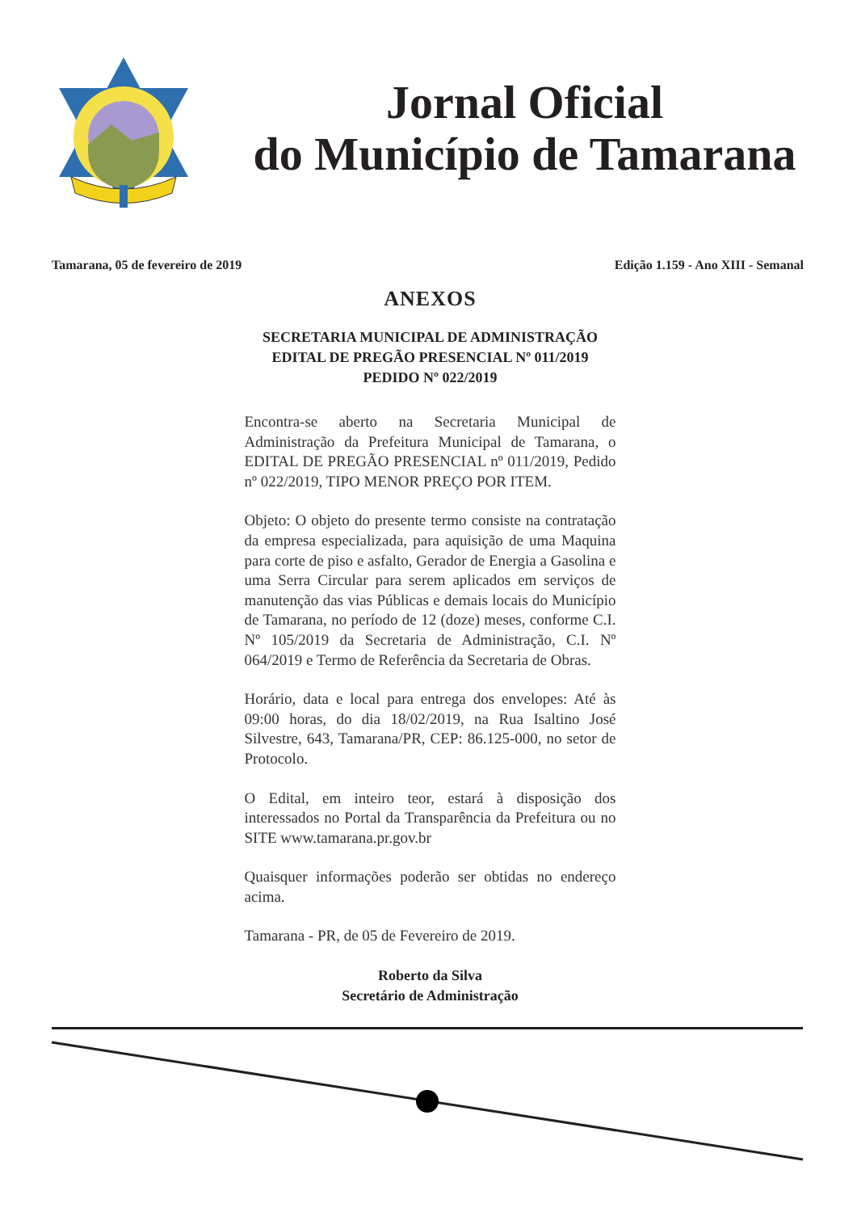Jornal Oficial
do Município de Tamarana
Tamarana, 05 de fevereiro de 2019 Edição 1.159 - Ano XIII - Semanal
ANEXOS
SECRETARIA MUNICIPAL DE ADMINISTRAÇÃO
EDITAL DE PREGÃO PRESENCIAL Nº 011/2019
PEDIDO Nº 022/2019
Encontra-se aberto na Secretaria Municipal de Administração da Prefeitura Municipal de Tamarana, o EDITAL DE PREGÃO PRESENCIAL nº 011/2019, Pedido nº 022/2019, TIPO MENOR PREÇO POR ITEM.
Objeto: O objeto do presente termo consiste na contratação da empresa especializada, para aquisição de uma Maquina para corte de piso e asfalto, Gerador de Energia a Gasolina e uma Serra Circular para serem aplicados em serviços de manutenção das vias Públicas e demais locais do Município de Tamarana, no período de 12 (doze) meses, conforme C.I. Nº 105/2019 da Secretaria de Administração, C.I. Nº 064/2019 e Termo de Referência da Secretaria de Obras.
Horário, data e local para entrega dos envelopes: Até às 09:00 horas, do dia 18/02/2019, na Rua Isaltino José Silvestre, 643, Tamarana/PR, CEP: 86.125-000, no setor de Protocolo.
O Edital, em inteiro teor, estará à disposição dos interessados no Portal da Transparência da Prefeitura ou no SITE www.tamarana.pr.gov.br
Quaisquer informações poderão ser obtidas no endereço acima.
Tamarana - PR, de 05 de Fevereiro de 2019.
Roberto da Silva
Secretário de Administração